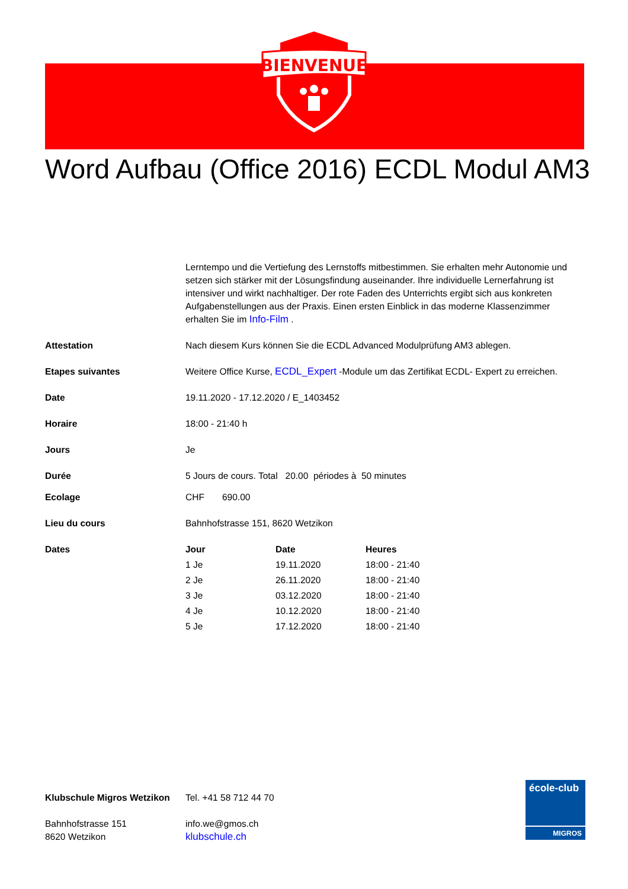BIENVENUE
Word Aufbau (Office 2016) ECDL Modul AM3
| | Lerntempo und die Vertiefung des Lernstoffs mitbestimmen. Sie erhalten mehr Autonomie und setzen sich stärker mit der Lösungsfindung auseinander. Ihre individuelle Lernerfahrung ist intensiver und wirkt nachhaltiger. Der rote Faden des Unterrichts ergibt sich aus konkreten Aufgabenstellungen aus der Praxis. Einen ersten Einblick in das moderne Klassenzimmer erhalten Sie im Info-Film . |
| Attestation | Nach diesem Kurs können Sie die ECDL Advanced Modulprüfung AM3 ablegen. |
| Etapes suivantes | Weitere Office Kurse, ECDL_Expert -Module um das Zertifikat ECDL- Expert zu erreichen. |
| Date | 19.11.2020 - 17.12.2020 / E_1403452 |
| Horaire | 18:00 - 21:40 h |
| Jours | Je |
| Durée | 5 Jours de cours. Total 20.00 périodes à 50 minutes |
| Ecolage | CHF 690.00 |
| Lieu du cours | Bahnhofstrasse 151, 8620 Wetzikon |
| Dates | / Jour / Date / Heures / / --- / --- / --- / / 1 Je / 19.11.2020 / 18:00 - 21:40 / / 2 Je / 26.11.2020 / 18:00 - 21:40 / / 3 Je / 03.12.2020 / 18:00 - 21:40 / / 4 Je / 10.12.2020 / 18:00 - 21:40 / / 5 Je / 17.12.2020 / 18:00 - 21:40 / |
Klubschule Migros Wetzikon
Bahnhofstrasse 151
8620 Wetzikon
Tel. +41 58 712 44 70
info.we@gmos.ch
klubschule.ch
école-club
MIGROS